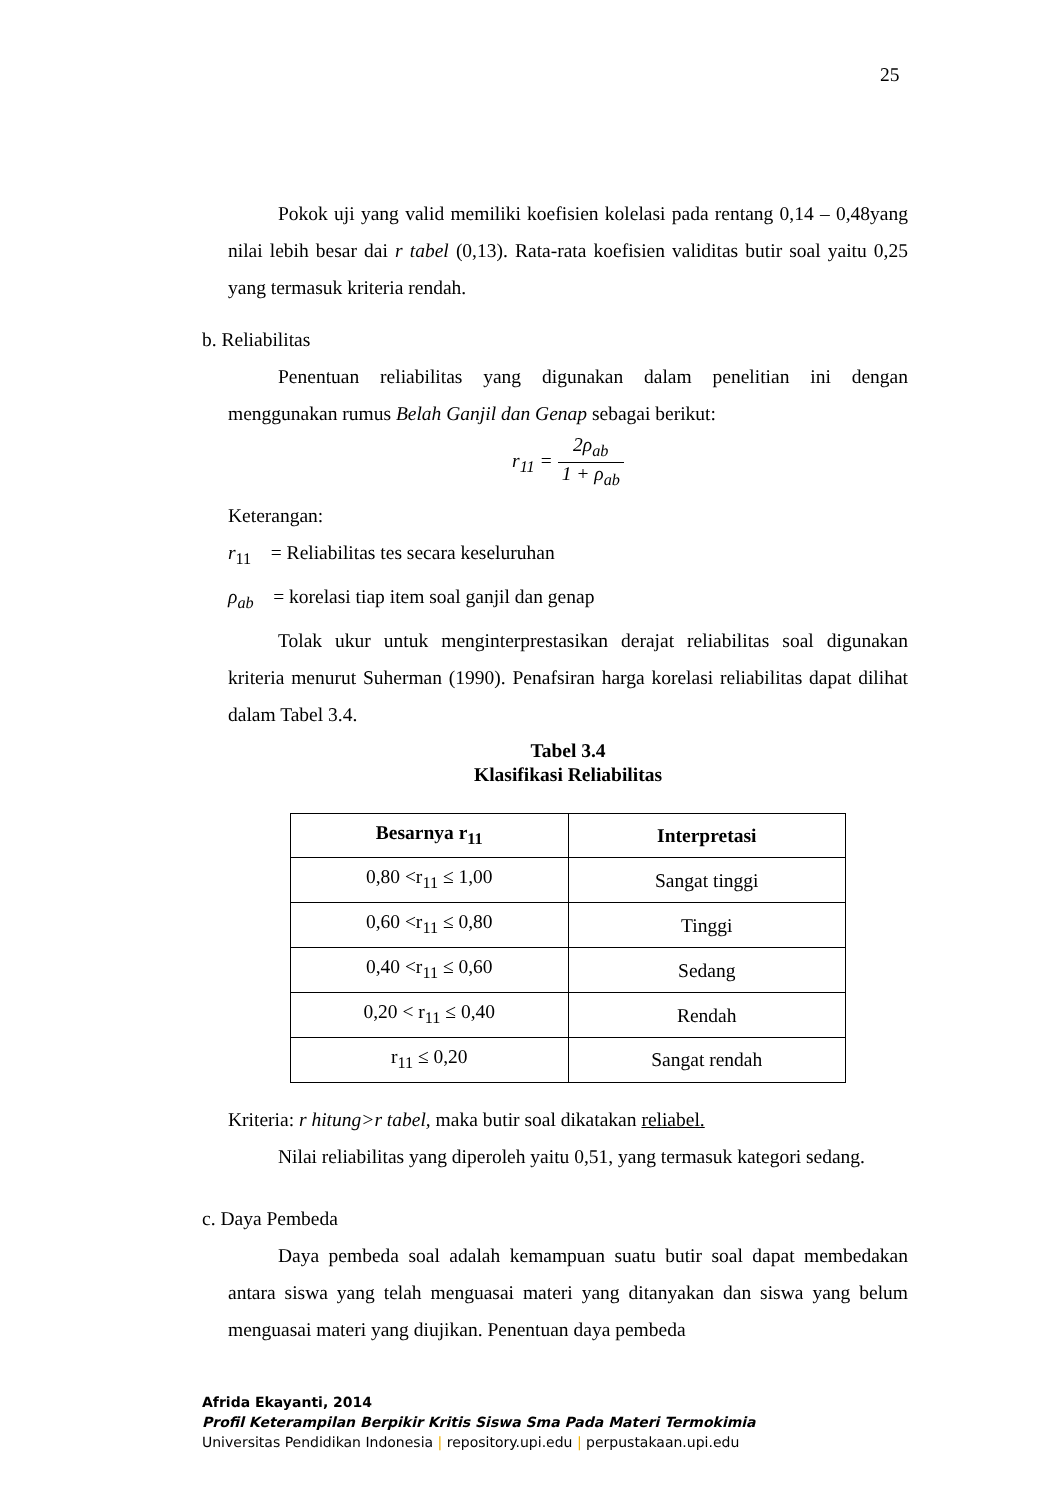25
Pokok uji yang valid memiliki koefisien kolelasi pada rentang 0,14 – 0,48yang nilai lebih besar dai r tabel (0,13). Rata-rata koefisien validitas butir soal yaitu 0,25 yang termasuk kriteria rendah.
b. Reliabilitas
Penentuan reliabilitas yang digunakan dalam penelitian ini dengan menggunakan rumus Belah Ganjil dan Genap sebagai berikut:
r<sub>11</sub> = 2ρ<sub>ab</sub> 1 + ρ<sub>ab</sub>
Keterangan:
r<sub>11</sub> = Reliabilitas tes secara keseluruhan
ρ<sub>ab</sub> = korelasi tiap item soal ganjil dan genap
Tolak ukur untuk menginterprestasikan derajat reliabilitas soal digunakan kriteria menurut Suherman (1990). Penafsiran harga korelasi reliabilitas dapat dilihat dalam Tabel 3.4.
Tabel 3.4
Klasifikasi Reliabilitas
| Besarnya r<sub>11</sub> | Interpretasi |
| --- | --- |
| 0,80 <r<sub>11</sub> ≤ 1,00 | Sangat tinggi |
| 0,60 <r<sub>11</sub> ≤ 0,80 | Tinggi |
| 0,40 <r<sub>11</sub> ≤ 0,60 | Sedang |
| 0,20 < r<sub>11</sub> ≤ 0,40 | Rendah |
| r<sub>11</sub> ≤ 0,20 | Sangat rendah |
Kriteria: r hitung>r tabel, maka butir soal dikatakan reliabel.
Nilai reliabilitas yang diperoleh yaitu 0,51, yang termasuk kategori sedang.
c. Daya Pembeda
Daya pembeda soal adalah kemampuan suatu butir soal dapat membedakan antara siswa yang telah menguasai materi yang ditanyakan dan siswa yang belum menguasai materi yang diujikan. Penentuan daya pembeda
Afrida Ekayanti, 2014
Profil Keterampilan Berpikir Kritis Siswa Sma Pada Materi Termokimia
Universitas Pendidikan Indonesia | repository.upi.edu | perpustakaan.upi.edu